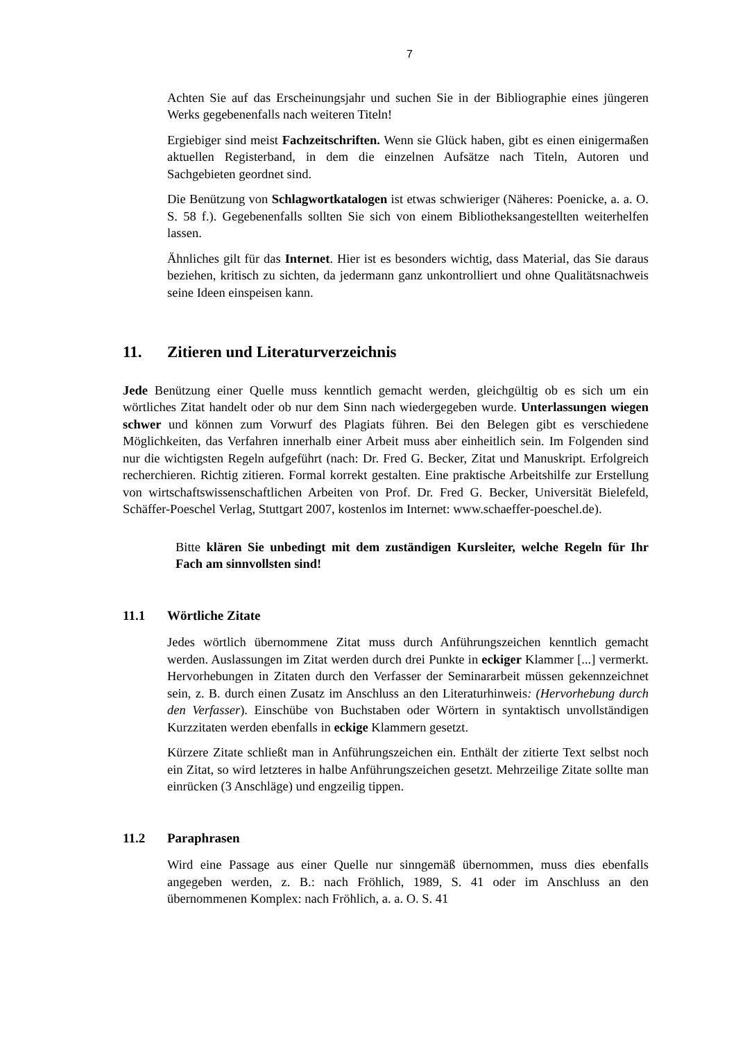7
Achten Sie auf das Erscheinungsjahr und suchen Sie in der Bibliographie eines jüngeren Werks gegebenenfalls nach weiteren Titeln!
Ergiebiger sind meist Fachzeitschriften. Wenn sie Glück haben, gibt es einen einigermaßen aktuellen Registerband, in dem die einzelnen Aufsätze nach Titeln, Autoren und Sachgebieten geordnet sind.
Die Benützung von Schlagwortkatalogen ist etwas schwieriger (Näheres: Poenicke, a. a. O. S. 58 f.). Gegebenenfalls sollten Sie sich von einem Bibliotheksangestellten weiterhelfen lassen.
Ähnliches gilt für das Internet. Hier ist es besonders wichtig, dass Material, das Sie daraus beziehen, kritisch zu sichten, da jedermann ganz unkontrolliert und ohne Qualitätsnachweis seine Ideen einspeisen kann.
11. Zitieren und Literaturverzeichnis
Jede Benützung einer Quelle muss kenntlich gemacht werden, gleichgültig ob es sich um ein wörtliches Zitat handelt oder ob nur dem Sinn nach wiedergegeben wurde. Unterlassungen wiegen schwer und können zum Vorwurf des Plagiats führen. Bei den Belegen gibt es verschiedene Möglichkeiten, das Verfahren innerhalb einer Arbeit muss aber einheitlich sein. Im Folgenden sind nur die wichtigsten Regeln aufgeführt (nach: Dr. Fred G. Becker, Zitat und Manuskript. Erfolgreich recherchieren. Richtig zitieren. Formal korrekt gestalten. Eine praktische Arbeitshilfe zur Erstellung von wirtschaftswissenschaftlichen Arbeiten von Prof. Dr. Fred G. Becker, Universität Bielefeld, Schäffer-Poeschel Verlag, Stuttgart 2007, kostenlos im Internet: www.schaeffer-poeschel.de).
Bitte klären Sie unbedingt mit dem zuständigen Kursleiter, welche Regeln für Ihr Fach am sinnvollsten sind!
11.1 Wörtliche Zitate
Jedes wörtlich übernommene Zitat muss durch Anführungszeichen kenntlich gemacht werden. Auslassungen im Zitat werden durch drei Punkte in eckiger Klammer [...] vermerkt. Hervorhebungen in Zitaten durch den Verfasser der Seminararbeit müssen gekennzeichnet sein, z. B. durch einen Zusatz im Anschluss an den Literaturhinweis: (Hervorhebung durch den Verfasser). Einschübe von Buchstaben oder Wörtern in syntaktisch unvollständigen Kurzzitaten werden ebenfalls in eckige Klammern gesetzt.
Kürzere Zitate schließt man in Anführungszeichen ein. Enthält der zitierte Text selbst noch ein Zitat, so wird letzteres in halbe Anführungszeichen gesetzt. Mehrzeilige Zitate sollte man einrücken (3 Anschläge) und engzeilig tippen.
11.2 Paraphrasen
Wird eine Passage aus einer Quelle nur sinngemäß übernommen, muss dies ebenfalls angegeben werden, z. B.: nach Fröhlich, 1989, S. 41 oder im Anschluss an den übernommenen Komplex: nach Fröhlich, a. a. O. S. 41